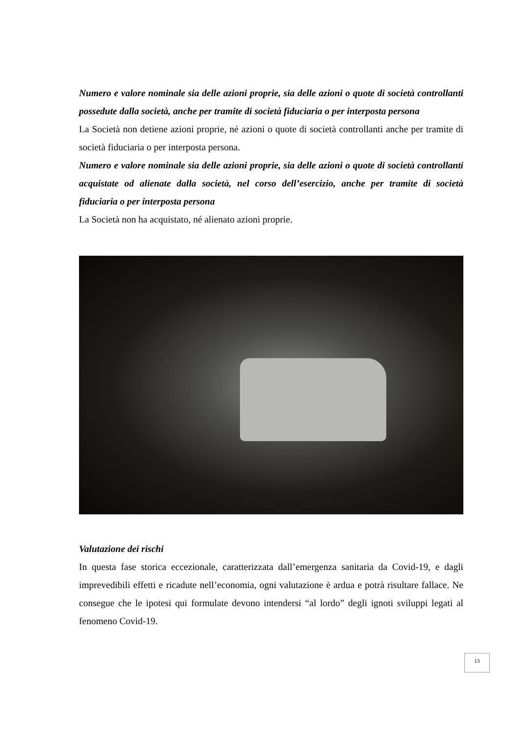Numero e valore nominale sia delle azioni proprie, sia delle azioni o quote di società controllanti possedute dalla società, anche per tramite di società fiduciaria o per interposta persona
La Società non detiene azioni proprie, né azioni o quote di società controllanti anche per tramite di società fiduciaria o per interposta persona.
Numero e valore nominale sia delle azioni proprie, sia delle azioni o quote di società controllanti acquistate od alienate dalla società, nel corso dell’esercizio, anche per tramite di società fiduciaria o per interposta persona
La Società non ha acquistato, né alienato azioni proprie.
Valutazione dei rischi
In questa fase storica eccezionale, caratterizzata dall’emergenza sanitaria da Covid-19, e dagli imprevedibili effetti e ricadute nell’economia, ogni valutazione è ardua e potrà risultare fallace. Ne consegue che le ipotesi qui formulate devono intendersi “al lordo” degli ignoti sviluppi legati al fenomeno Covid-19.
13